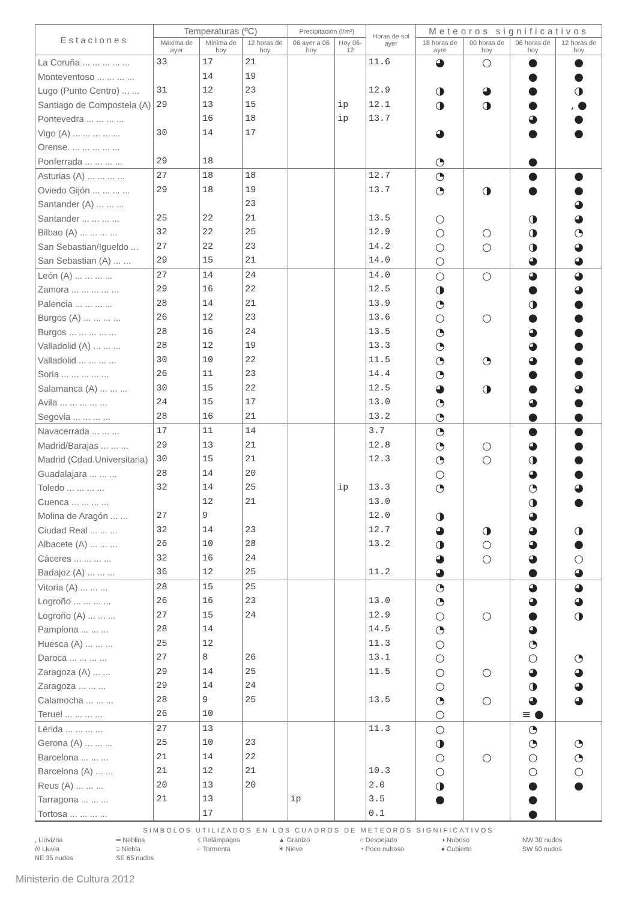| Estaciones | Temperaturas (ºC) | | | Precipitación (l/m²) | | Horas de sol ayer | Meteoros significativos | | | |
| --- | --- | --- | --- | --- | --- | --- | --- | --- | --- | --- |
| | Máxima de ayer | Mínima de hoy | 12 horas de hoy | 06 ayer a 06 hoy | Hoy 06-12 | | 18 horas de ayer | 00 horas de hoy | 06 horas de hoy | 12 horas de hoy |
| La Coruña ... ... ... ... ... | 33 | 17 | 21 | | | 11.6 | ◕ | ○ | ● | ● |
| Monteventoso ... ... ... ... | | 14 | 19 | | | | | | ● | ● |
| Lugo (Punto Centro) ... ... | 31 | 12 | 23 | | | 12.9 | ◑ | ◕ | ● | ◑ |
| Santiago de Compostela (A) | 29 | 13 | 15 | | ip | 12.1 | ◑ | ◑ | ● | , ● |
| Pontevedra ... ... ... ... | | 16 | 18 | | ip | 13.7 | | | ◕ | ● |
| Vigo (A) ... ... ... ... ... | 30 | 14 | 17 | | | | ◕ | | ● | ● |
| Orense. ... ... ... ... ... | | | | | | | | | | |
| Ponferrada ... ... ... ... | 29 | 18 | | | | | ◔ | | ● | |
| Asturias (A) ... ... ... ... | 27 | 18 | 18 | | | 12.7 | ◔ | | ● | ● |
| Oviedo Gijón ... ... ... ... | 29 | 18 | 19 | | | 13.7 | ◔ | ◑ | ● | ● |
| Santander (A) ... ... ... | | | 23 | | | | | | | ◕ |
| Santander ... ... ... ... | 25 | 22 | 21 | | | 13.5 | ○ | | ◑ | ◕ |
| Bilbao (A) ... ... ... ... | 32 | 22 | 25 | | | 12.9 | ○ | ○ | ◑ | ◔ |
| San Sebastian/Igueldo ... | 27 | 22 | 23 | | | 14.2 | ○ | ○ | ◑ | ◕ |
| San Sebastian (A) ... ... | 29 | 15 | 21 | | | 14.0 | ○ | | ◕ | ◕ |
| León (A) ... ... ... ... | 27 | 14 | 24 | | | 14.0 | ○ | ○ | ◕ | ◕ |
| Zamora ... ... ... ... ... | 29 | 16 | 22 | | | 12.5 | ◑ | | ● | ◕ |
| Palencia ... ... ... ... | 28 | 14 | 21 | | | 13.9 | ◔ | | ◑ | ● |
| Burgos (A) ... ... ... ... | 26 | 12 | 23 | | | 13.6 | ○ | ○ | ● | ● |
| Burgos ... ... ... ... ... | 28 | 16 | 24 | | | 13.5 | ◔ | | ◕ | ● |
| Valladolid (A) ... ... ... | 28 | 12 | 19 | | | 13.3 | ◔ | | ◕ | ● |
| Valladolid ... ... ... ... | 30 | 10 | 22 | | | 11.5 | ◔ | ◔ | ◕ | ● |
| Soria ... ... ... ... ... | 26 | 11 | 23 | | | 14.4 | ◔ | | ● | ● |
| Salamanca (A) ... ... ... | 30 | 15 | 22 | | | 12.5 | ◕ | ◑ | ● | ◕ |
| Avila ... ... ... ... ... | 24 | 15 | 17 | | | 13.0 | ◔ | | ◕ | ● |
| Segovia ... ... ... ... | 28 | 16 | 21 | | | 13.2 | ◔ | | ● | ● |
| Navacerrada ... ... ... | 17 | 11 | 14 | | | 3.7 | ◔ | | ● | ● |
| Madrid/Barajas ... ... ... | 29 | 13 | 21 | | | 12.8 | ◔ | ○ | ◕ | ● |
| Madrid (Cdad.Universitaria) | 30 | 15 | 21 | | | 12.3 | ◔ | ○ | ◑ | ● |
| Guadalajara ... ... ... | 28 | 14 | 20 | | | | ○ | | ◕ | ● |
| Toledo ... ... ... ... | 32 | 14 | 25 | | ip | 13.3 | ◔ | | ◔ | ◕ |
| Cuenca ... ... ... ... | | 12 | 21 | | | 13.0 | | | ◑ | ● |
| Molina de Aragón ... ... | 27 | 9 | | | | 12.0 | ◑ | | ◕ | |
| Ciudad Real ... ... ... | 32 | 14 | 23 | | | 12.7 | ◕ | ◑ | ◕ | ◑ |
| Albacete (A) ... ... ... | 26 | 10 | 28 | | | 13.2 | ◑ | ○ | ◕ | ● |
| Cáceres ... ... ... ... | 32 | 16 | 24 | | | | ◕ | ○ | ◕ | ○ |
| Badajoz (A) ... ... ... | 36 | 12 | 25 | | | 11.2 | ◕ | | ● | ◕ |
| Vitoria (A) ... ... ... | 28 | 15 | 25 | | | | ◔ | | ◕ | ◕ |
| Logroño ... ... ... ... | 26 | 16 | 23 | | | 13.0 | ◔ | | ◕ | ◕ |
| Logroño (A) ... ... ... | 27 | 15 | 24 | | | 12.9 | ○ | ○ | ● | ◑ |
| Pamplona ... ... ... | 28 | 14 | | | | 14.5 | ◔ | | ◕ | |
| Huesca (A) ... ... ... | 25 | 12 | | | | 11.3 | ○ | | ◔ | |
| Daroca ... ... ... ... | 27 | 8 | 26 | | | 13.1 | ○ | | ○ | ◔ |
| Zaragoza (A) ... ... | 29 | 14 | 25 | | | 11.5 | ○ | ○ | ◕ | ◕ |
| Zaragoza ... ... ... | 29 | 14 | 24 | | | | ○ | | ◑ | ◕ |
| Calamocha ... ... ... | 28 | 9 | 25 | | | 13.5 | ◔ | ○ | ◕ | ◕ |
| Teruel ... ... ... ... | 26 | 10 | | | | | ○ | | ≡ ● | |
| Lérida ... ... ... ... | 27 | 13 | | | | 11.3 | ○ | | ◔ | |
| Gerona (A) ... ... ... | 25 | 10 | 23 | | | | ◑ | | ◔ | ◔ |
| Barcelona ... ... ... | 21 | 14 | 22 | | | | ○ | ○ | ○ | ◔ |
| Barcelona (A) ... ... | 21 | 12 | 21 | | | 10.3 | ○ | | ○ | ○ |
| Reus (A) ... ... ... | 20 | 13 | 20 | | | 2.0 | ◑ | | ● | ● |
| Tarragona ... ... ... | 21 | 13 | | ip | | 3.5 | ● | | ● | |
| Tortosa ... ... ... ... | | 17 | | | | 0.1 | | | ● | |
SIMBOLOS UTILIZADOS EN LOS CUADROS DE METEOROS SIGNIFICATIVOS
, Llovizna ═ Neblina ☇ Relámpagos ▲ Granizo ○ Despejado ◑ Nuboso NW 30 nudos /// Lluvia ≡ Niebla ⌐ Tormenta ✶ Nieve ◔ Poco nuboso ● Cubierto SW 50 nudos NE 35 nudos SE 65 nudos
Ministerio de Cultura 2012